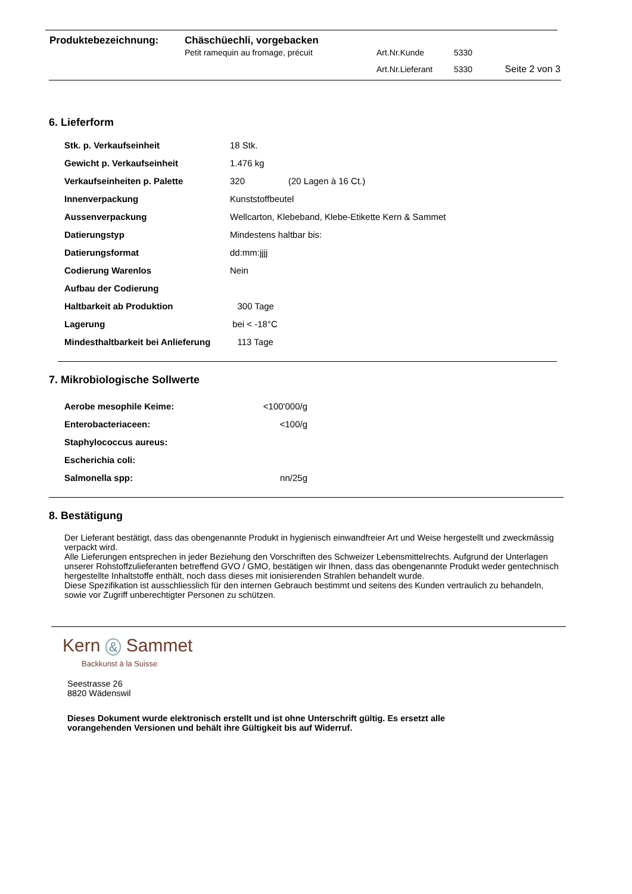| Produktebezeichnung: | Chäschüechli, vorgebacken | | | |
| | Petit ramequin au fromage, précuit | Art.Nr.Kunde | 5330 | |
| | | Art.Nr.Lieferant | 5330 | Seite 2 von 3 |
6. Lieferform
| Stk. p. Verkaufseinheit | 18 Stk. | |
| Gewicht p. Verkaufseinheit | 1.476 kg | |
| Verkaufseinheiten p. Palette | 320 | (20 Lagen à 16 Ct.) |
| Innenverpackung | Kunststoffbeutel | |
| Aussenverpackung | Wellcarton, Klebeband, Klebe-Etikette Kern & Sammet | |
| Datierungstyp | Mindestens haltbar bis: | |
| Datierungsformat | dd:mm:jjjj | |
| Codierung Warenlos | Nein | |
| Aufbau der Codierung | | |
| Haltbarkeit ab Produktion | 300 Tage | |
| Lagerung | bei < -18°C | |
| Mindesthaltbarkeit bei Anlieferung | 113 Tage | |
7. Mikrobiologische Sollwerte
| Aerobe mesophile Keime: | <100'000/g |
| Enterobacteriaceen: | <100/g |
| Staphylococcus aureus: | |
| Escherichia coli: | |
| Salmonella spp: | nn/25g |
8. Bestätigung
Der Lieferant bestätigt, dass das obengenannte Produkt in hygienisch einwandfreier Art und Weise hergestellt und zweckmässig verpackt wird.
Alle Lieferungen entsprechen in jeder Beziehung den Vorschriften des Schweizer Lebensmittelrechts. Aufgrund der Unterlagen unserer Rohstoffzulieferanten betreffend GVO / GMO, bestätigen wir Ihnen, dass das obengenannte Produkt weder gentechnisch hergestellte Inhaltstoffe enthält, noch dass dieses mit ionisierenden Strahlen behandelt wurde.
Diese Spezifikation ist ausschliesslich für den internen Gebrauch bestimmt und seitens des Kunden vertraulich zu behandeln, sowie vor Zugriff unberechtigter Personen zu schützen.
Kern & Sammet
Backkunst à la Suisse
Seestrasse 26
8820 Wädenswil
Dieses Dokument wurde elektronisch erstellt und ist ohne Unterschrift gültig. Es ersetzt alle vorangehenden Versionen und behält ihre Gültigkeit bis auf Widerruf.